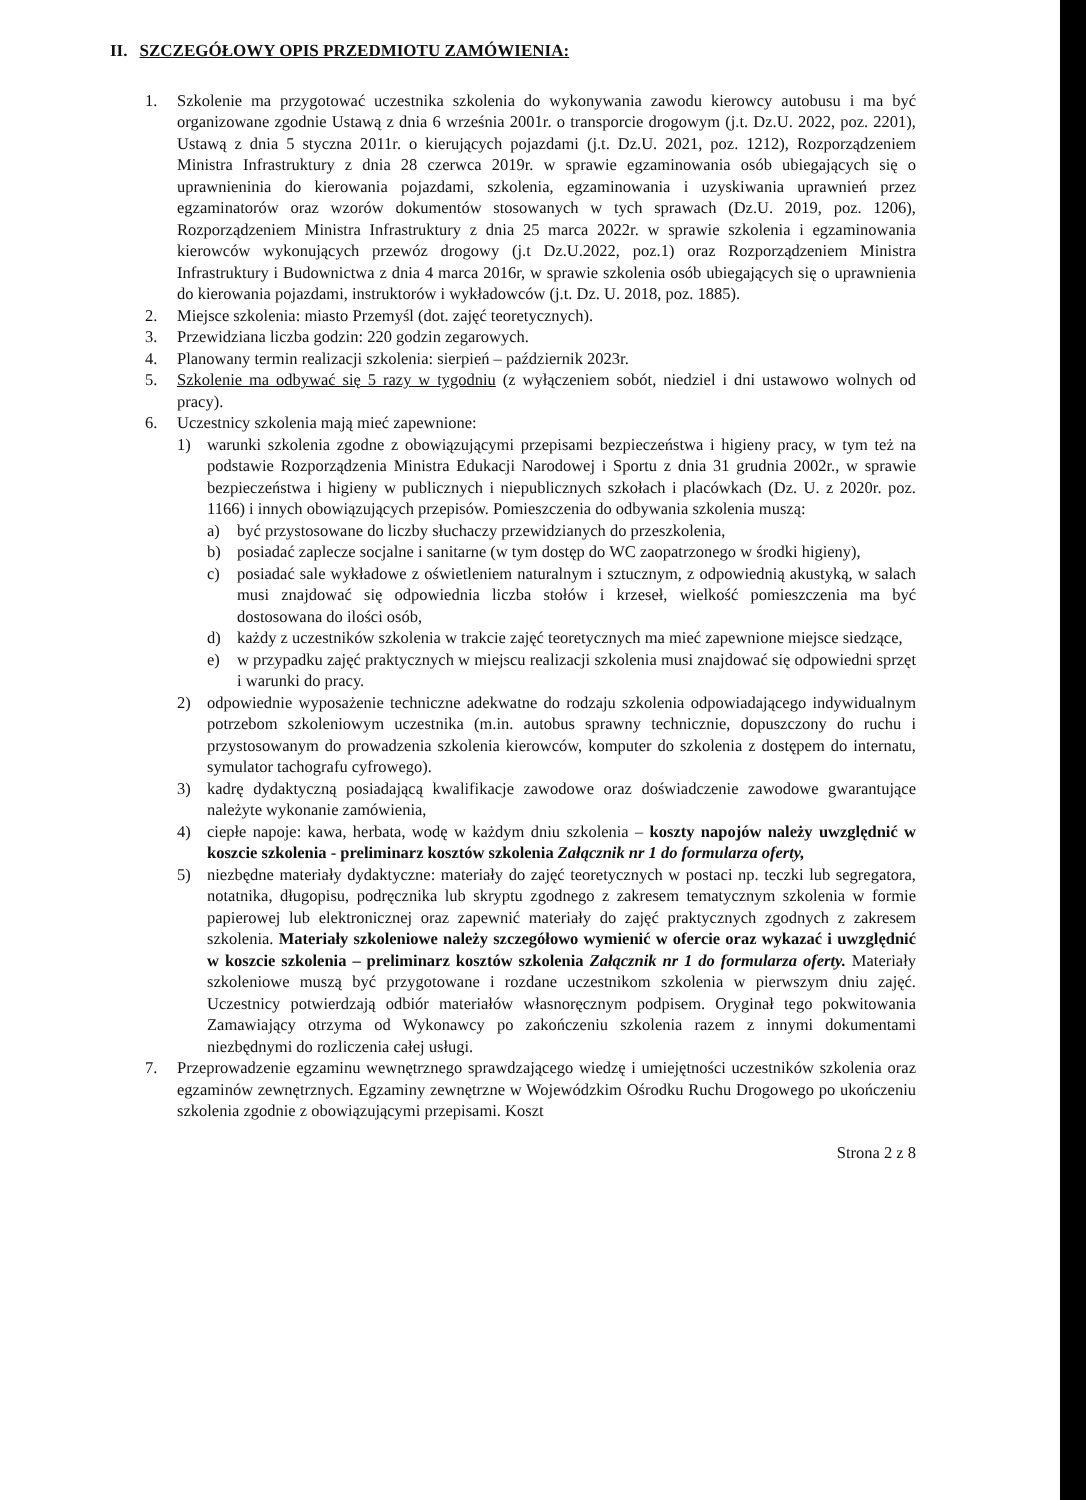II. SZCZEGÓŁOWY OPIS PRZEDMIOTU ZAMÓWIENIA:
1. Szkolenie ma przygotować uczestnika szkolenia do wykonywania zawodu kierowcy autobusu i ma być organizowane zgodnie Ustawą z dnia 6 września 2001r. o transporcie drogowym (j.t. Dz.U. 2022, poz. 2201), Ustawą z dnia 5 styczna 2011r. o kierujących pojazdami (j.t. Dz.U. 2021, poz. 1212), Rozporządzeniem Ministra Infrastruktury z dnia 28 czerwca 2019r. w sprawie egzaminowania osób ubiegających się o uprawnieninia do kierowania pojazdami, szkolenia, egzaminowania i uzyskiwania uprawnień przez egzaminatorów oraz wzorów dokumentów stosowanych w tych sprawach (Dz.U. 2019, poz. 1206), Rozporządzeniem Ministra Infrastruktury z dnia 25 marca 2022r. w sprawie szkolenia i egzaminowania kierowców wykonujących przewóz drogowy (j.t Dz.U.2022, poz.1) oraz Rozporządzeniem Ministra Infrastruktury i Budownictwa z dnia 4 marca 2016r, w sprawie szkolenia osób ubiegających się o uprawnienia do kierowania pojazdami, instruktorów i wykładowców (j.t. Dz. U. 2018, poz. 1885).
2. Miejsce szkolenia: miasto Przemyśl (dot. zajęć teoretycznych).
3. Przewidziana liczba godzin: 220 godzin zegarowych.
4. Planowany termin realizacji szkolenia: sierpień – październik 2023r.
5. Szkolenie ma odbywać się 5 razy w tygodniu (z wyłączeniem sobót, niedziel i dni ustawowo wolnych od pracy).
6. Uczestnicy szkolenia mają mieć zapewnione:
1) warunki szkolenia zgodne z obowiązującymi przepisami bezpieczeństwa i higieny pracy, w tym też na podstawie Rozporządzenia Ministra Edukacji Narodowej i Sportu z dnia 31 grudnia 2002r., w sprawie bezpieczeństwa i higieny w publicznych i niepublicznych szkołach i placówkach (Dz. U. z 2020r. poz. 1166) i innych obowiązujących przepisów. Pomieszczenia do odbywania szkolenia muszą:
a) być przystosowane do liczby słuchaczy przewidzianych do przeszkolenia,
b) posiadać zaplecze socjalne i sanitarne (w tym dostęp do WC zaopatrzonego w środki higieny),
c) posiadać sale wykładowe z oświetleniem naturalnym i sztucznym, z odpowiednią akustyką, w salach musi znajdować się odpowiednia liczba stołów i krzeseł, wielkość pomieszczenia ma być dostosowana do ilości osób,
d) każdy z uczestników szkolenia w trakcie zajęć teoretycznych ma mieć zapewnione miejsce siedzące,
e) w przypadku zajęć praktycznych w miejscu realizacji szkolenia musi znajdować się odpowiedni sprzęt i warunki do pracy.
2) odpowiednie wyposażenie techniczne adekwatne do rodzaju szkolenia odpowiadającego indywidualnym potrzebom szkoleniowym uczestnika (m.in. autobus sprawny technicznie, dopuszczony do ruchu i przystosowanym do prowadzenia szkolenia kierowców, komputer do szkolenia z dostępem do internatu, symulator tachografu cyfrowego).
3) kadrę dydaktyczną posiadającą kwalifikacje zawodowe oraz doświadczenie zawodowe gwarantujące należyte wykonanie zamówienia,
4) ciepłe napoje: kawa, herbata, wodę w każdym dniu szkolenia – koszty napojów należy uwzględnić w koszcie szkolenia - preliminarz kosztów szkolenia Załącznik nr 1 do formularza oferty,
5) niezbędne materiały dydaktyczne: materiały do zajęć teoretycznych w postaci np. teczki lub segregatora, notatnika, długopisu, podręcznika lub skryptu zgodnego z zakresem tematycznym szkolenia w formie papierowej lub elektronicznej oraz zapewnić materiały do zajęć praktycznych zgodnych z zakresem szkolenia. Materiały szkoleniowe należy szczegółowo wymienić w ofercie oraz wykazać i uwzględnić w koszcie szkolenia – preliminarz kosztów szkolenia Załącznik nr 1 do formularza oferty. Materiały szkoleniowe muszą być przygotowane i rozdane uczestnikom szkolenia w pierwszym dniu zajęć. Uczestnicy potwierdzają odbiór materiałów własnoręcznym podpisem. Oryginał tego pokwitowania Zamawiający otrzyma od Wykonawcy po zakończeniu szkolenia razem z innymi dokumentami niezbędnymi do rozliczenia całej usługi.
7. Przeprowadzenie egzaminu wewnętrznego sprawdzającego wiedzę i umiejętności uczestników szkolenia oraz egzaminów zewnętrznych. Egzaminy zewnętrzne w Wojewódzkim Ośrodku Ruchu Drogowego po ukończeniu szkolenia zgodnie z obowiązującymi przepisami. Koszt
Strona 2 z 8